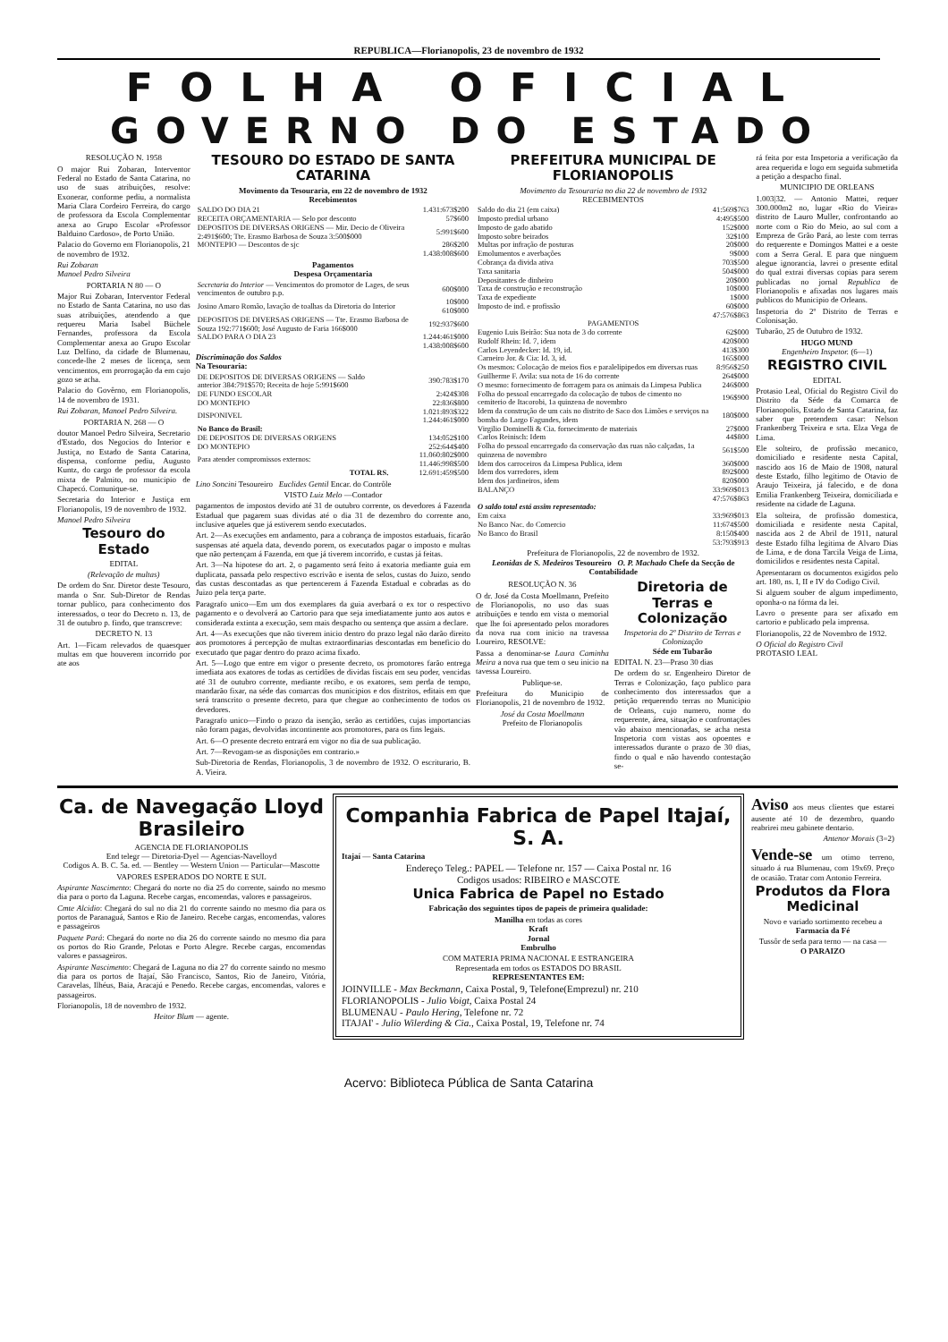REPUBLICA—Florianopolis, 23 de novembro de 1932
FOLHA OFICIAL
GOVERNO DO ESTADO
RESOLUÇÃO N. 1958
O major Rui Zobaran, Interventor Federal no Estado de Santa Catarina, no uso de suas atribuições, resolve: Exonerar, conforme pediu, a normalista Maria Clara Cordeiro Ferreira, do cargo de professora da Escola Complementar anexa ao Grupo Escolar «Professor Balduino Cardoso», de Porto União.
Palacio do Governo em Florianopolis, 21 de novembro de 1932.
Rui Zobaran
Manoel Pedro Silveira
PORTARIA N 80 — O
Major Rui Zobaran, Interventor Federal no Estado de Santa Catarina, no uso das suas atribuições, atendendo a que requereu Maria Isabel Büchele Fernandes, professora da Escola Complementar anexa ao Grupo Escolar Luz Delfino, da cidade de Blumenau, concede-lhe 2 meses de licença, sem vencimentos, em prorrogação da em cujo gozo se acha.
Palacio do Govêrno, em Florianopolis, 14 de novembro de 1931.
Rui Zobaran, Manoel Pedro Silveira.
PORTARIA N. 268 — O
doutor Manoel Pedro Silveira, Secretario d'Estado, dos Negocios do Interior e Justiça, no Estado de Santa Catarina, dispensa, conforme pediu, Augusto Kuntz, do cargo de professor da escola mixta de Palmito, no municipio de Chapecó. Comunique-se.
Secretaria do Interior e Justiça em Florianopolis, 19 de novembro de 1932.
Manoel Pedro Silveira
Tesouro do Estado
EDITAL
(Relevação de multas)
De ordem do Snr. Diretor deste Tesouro, manda o Snr. Sub-Diretor de Rendas tornar publico, para conhecimento dos interessados, o teor do Decreto n. 13, de 31 de outubro p. findo, que transcreve:
DECRETO N. 13
Art. 1—Ficam relevados de quaesquer multas em que houverem incorrido por ate aos
TESOURO DO ESTADO DE SANTA CATARINA
Movimento da Tesouraria, em 22 de novembro de 1932
Recebimentos
| SALDO DO DIA 21 | 1.431:673$200 |
| RECEITA ORÇAMENTARIA — Selo por desconto | 57$600 |
| DEPOSITOS DE DIVERSAS ORIGENS — Mir. Decio de Oliveira 2:491$600; Tte. Erasmo Barbosa de Souza 3:500$000 | 5:991$600 |
| MONTEPIO — Descontos de sjc | 286$200 |
| | 1.438:008$600 |
Pagamentos
Despesa Orçamentaria
| Secretaria do Interior — Vencimentos do promotor de Lages, de seus vencimentos de outubro p.p. | 600$000 |
| Josino Amaro Romão, lavação de toalhas da Diretoria do Interior | 10$000 610$000 |
| DEPOSITOS DE DIVERSAS ORIGENS — Tte. Erasmo Barbosa de Souza 192:771$600; José Augusto de Faria 166$000 | 192:937$600 |
| SALDO PARA O DIA 23 | 1.244:461$000 |
| | 1.438:008$600 |
Discriminação dos Saldos
Na Tesouraria:
| DE DEPOSITOS DE DIVERSAS ORIGENS — Saldo anterior 384:791$570; Receita de hoje 5:991$600 | 390:783$170 |
| DE FUNDO ESCOLAR | 2:424$308 |
| DO MONTEPIO | 22:836$800 |
| DISPONIVEL | 1.021:893$322 1.244:461$000 |
| No Banco do Brasil: | |
| DE DEPOSITOS DE DIVERSAS ORIGENS | 134:052$100 |
| DO MONTEPIO | 252:644$400 |
| Para atender compromissos externos: | 11.060:802$000 11.446:998$500 |
| TOTAL RS. | 12.691:459$500 |
Lino Soncini Tesoureiro Euclides Gentil Encar. do Contrôle
VISTO Luiz Melo —Contador
pagamentos de impostos devido até 31 de outubro corrente, os devedores á Fazenda Estadual que pagarem suas dividas até o dia 31 de dezembro do corrente ano, inclusive aqueles que já estiverem sendo executados.
Art. 2—As execuções em andamento, para a cobrança de impostos estaduais, ficarão suspensas até aquela data, devendo porem, os executados pagar o imposto e multas que não pertençam á Fazenda, em que já tiverem incorrido, e custas já feitas.
Art. 3—Na hipotese do art. 2, o pagamento será feito á exatoria mediante guia em duplicata, passada pelo respectivo escrivão e isenta de selos, custas do Juizo, sendo das custas descontadas as que pertencerem á Fazenda Estadual e cobradas as do Juizo pela terça parte.
Paragrafo unico—Em um dos exemplares da guia averbará o ex tor o respectivo pagamento e o devolverá ao Cartorio para que seja imediatamente junto aos autos e considerada extinta a execução, sem mais despacho ou sentença que assim a declare.
Art. 4—As execuções que não tiverem inicio dentro do prazo legal não darão direito aos promotores á percepção de multas extraordinarias descontadas em beneficio do executado que pagar dentro do prazo acima fixado.
Art. 5—Logo que entre em vigor o presente decreto, os promotores farão entrega imediata aos exatores de todas as certidões de dividas fiscais em seu poder, vencidas até 31 de outubro corrente, mediante recibo, e os exatores, sem perda de tempo, mandarão fixar, na séde das comarcas dos municipios e dos distritos, editais em que será transcrito o presente decreto, para que chegue ao conhecimento de todos os devedores.
Paragrafo unico—Findo o prazo da isenção, serão as certidões, cujas importancias não foram pagas, devolvidas incontinente aos promotores, para os fins legais.
Art. 6—O presente decreto entrará em vigor no dia de sua publicação.
Art. 7—Revogam-se as disposições em contrario.»
Sub-Diretoria de Rendas, Florianopolis, 3 de novembro de 1932. O escriturario, B. A. Vieira.
PREFEITURA MUNICIPAL DE FLORIANOPOLIS
Movimento da Tesouraria no dia 22 de novembro de 1932
RECEBIMENTOS
| Saldo do dia 21 (em caixa) | 41:569$763 |
| Imposto predial urbano | 4:495$500 |
| Imposto de gado abatido | 152$000 |
| Imposto sobre beirados | 32$100 |
| Multas por infração de posturas | 20$000 |
| Emolumentos e averbações | 9$000 |
| Cobrança da divida ativa | 703$500 |
| Taxa sanitaria | 504$000 |
| Depositantes de dinheiro | 20$000 |
| Taxa de construção e reconstrução | 10$000 |
| Taxa de expediente | 1$000 |
| Imposto de ind. e profissão | 60$000 |
| | 47:576$863 |
| PAGAMENTOS | |
| Eugenio Luis Beirão: Sua nota de 3 do corrente | 62$000 |
| Rudolf Rhein: Id. 7, idem | 420$000 |
| Carlos Leyendecker: Id. 19, id. | 413$300 |
| Carneiro Jor. & Cia: Id. 3, id. | 165$000 |
| Os mesmos: Colocação de meios fios e paralelipipedos em diversas ruas | 8:956$250 |
| Guilherme F. Avila: sua nota de 16 do corrente | 264$000 |
| O mesmo: fornecimento de forragem para os animais da Limpesa Publica | 246$000 |
| Folha do pessoal encarregado da colocação de tubos de cimento no cemiterio de Itacorobi, 1a quinzena de novembro | 196$900 |
| Idem da construção de um cais no distrito de Saco dos Limões e serviços na bomba do Largo Fagundes, idem | 180$000 |
| Virgilio Dominelli & Cia. fornecimento de materiais | 27$000 |
| Carlos Reinisch: Idem | 44$800 |
| Folha do pessoal encarregado da conservação das ruas não calçadas, 1a quinzena de novembro | 561$500 |
| Idem dos carroceiros da Limpesa Publica, idem | 360$000 |
| Idem dos varredores, idem | 892$000 |
| Idem dos jardineiros, idem | 820$000 |
| BALANÇO | 33:969$013 |
| | 47:576$863 |
| O saldo total está assim representado: | |
| Em caixa | 33:969$013 |
| No Banco Nac. do Comercio | 11:674$500 |
| No Banco do Brasil | 8:150$400 |
| | 53:793$913 |
Prefeitura de Florianopolis, 22 de novembro de 1932.
Leonidas de S. Medeiros Tesoureiro O. P. Machado Chefe da Secção de Contabilidade
RESOLUÇÃO N. 36
O dr. José da Costa Moellmann, Prefeito de Florianopolis, no uso das suas atribuições e tendo em vista o memorial que lhe foi apresentado pelos moradores da nova rua com inicio na travessa Loureiro, RESOLVE:
Passa a denominar-se Laura Caminha Meira a nova rua que tem o seu inicio na tavessa Loureiro.
Publique-se.
Prefeitura do Municipio de Florianopolis, 21 de novembro de 1932.
José da Costa Moellmann
Prefeito de Florianopolis
Diretoria de Terras e Colonização
Inspetoria do 2º Distrito de Terras e Colonização
Séde em Tubarão
EDITAL N. 23—Praso 30 dias
De ordem do sr. Engenheiro Diretor de Terras e Colonização, faço publico para conhecimento dos interessados que a petição requerendo terras no Municipio de Orleans, cujo numero, nome do requerente, área, situação e confrontações vão abaixo mencionadas, se acha nesta Inspetoria com vistas aos opoentes e interessados durante o prazo de 30 dias, findo o qual e não havendo contestação se-
rá feita por esta Inspetoria a verificação da area requerida e logo em seguida submetida a petição a despacho final.
MUNICIPIO DE ORLEANS
1.003|32. — Antonio Mattei, requer 300.000m2 no, lugar «Rio do Vieira» distrito de Lauro Muller, confrontando ao norte com o Rio do Meio, ao sul com a Empreza de Grão Pará, ao leste com terras do requerente e Domingos Mattei e a oeste com a Serra Geral. E para que ninguem alegue ignorancia, lavrei o presente edital do qual extrai diversas copias para serem publicadas no jornal Republica de Florianopolis e afixadas nos lugares mais publicos do Municipio de Orleans.
Inspetoria do 2º Distrito de Terras e Colonisação.
Tubarão, 25 de Outubro de 1932.
HUGO MUND
Engenheiro Inspetor. (6—1)
REGISTRO CIVIL
EDITAL
Protasio Leal, Oficial do Registro Civil do Distrito da Séde da Comarca de Florianopolis, Estado de Santa Catarina, faz saber que pretendem casar: Nelson Frankenberg Teixeira e srta. Elza Vega de Lima.
Ele solteiro, de profissão mecanico, domiciliado e residente nesta Capital, nascido aos 16 de Maio de 1908, natural deste Estado, filho legitimo de Otavio de Araujo Teixeira, já falecido, e de dona Emilia Frankenberg Teixeira, domiciliada e residente na cidade de Laguna.
Ela solteira, de profissão domestica, domiciliada e residente nesta Capital, nascida aos 2 de Abril de 1911, natural deste Estado filha legitima de Alvaro Dias de Lima, e de dona Tarcila Veiga de Lima, domicilidos e residentes nesta Capital.
Apresentaram os documentos exigidos pelo art. 180, ns. I, II e IV do Codigo Civil.
Si alguem souber de algum impedimento, oponha-o na fórma da lei.
Lavro o presente para ser afixado em cartorio e publicado pela imprensa.
Florianopolis, 22 de Novembro de 1932.
O Oficial do Registro Civil
PROTASIO LEAL
Ca. de Navegação Lloyd Brasileiro
AGENCIA DE FLORIANOPOLIS
End telegr — Diretoria-Dyel — Agencias-Navelloyd
Codigos A. B. C. 5a. ed. — Bentley — Western Union — Particular—Mascotte
VAPORES ESPERADOS DO NORTE E SUL
Aspirante Nascimento: Chegará do norte no dia 25 do corrente, saindo no mesmo dia para o porto da Laguna. Recebe cargas, encomendas, valores e passageiros.
Cmte Alcidio: Chegará do sul no dia 21 do corrente saindo no mesmo dia para os portos de Paranaguá, Santos e Rio de Janeiro. Recebe cargas, encomendas, valores e passageiros
Paquete Pará: Chegará do norte no dia 26 do corrente saindo no mesmo dia para os portos do Rio Grande, Pelotas e Porto Alegre. Recebe cargas, encomendas valores e passageiros.
Aspirante Nascimento: Chegará de Laguna no dia 27 do corrente saindo no mesmo dia para os portos de Itajaí, São Francisco, Santos, Rio de Janeiro, Vitória, Caravelas, Ilhéus, Baia, Aracajú e Penedo. Recebe cargas, encomendas, valores e passageiros.
Florianopolis, 18 de novembro de 1932.
Heitor Blum — agente.
Companhia Fabrica de Papel Itajaí, S. A.
Itajaí — Santa Catarina
Endereço Teleg.: PAPEL — Telefone nr. 157 — Caixa Postal nr. 16
Codigos usados: RIBEIRO e MASCOTE
Unica Fabrica de Papel no Estado
Fabricação dos seguintes tipos de papeis de primeira qualidade:
Manilha em todas as cores
Kraft
Jornal
Embrulho
COM MATERIA PRIMA NACIONAL E ESTRANGEIRA
Representada em todos os ESTADOS DO BRASIL
REPRESENTANTES EM:
JOINVILLE - Max Beckmann, Caixa Postal, 9, Telefone(Emprezul) nr. 210
FLORIANOPOLIS - Julio Voigt, Caixa Postal 24
BLUMENAU - Paulo Hering, Telefone nr. 72
ITAJAI' - Julio Wilerding & Cia., Caixa Postal, 19, Telefone nr. 74
Aviso aos meus clientes que estarei ausente até 10 de dezembro, quando reabrirei meu gabinete dentario.
Antenor Morais (3=2)
Vende-se um otimo terreno, situado á rua Blumenau, com 19x69. Preço de ocasião. Tratar com Antonio Ferreira.
Produtos da Flora Medicinal
Novo e variado sortimento recebeu a
Farmacia da Fé
Tussôr de seda para terno — na casa —
O PARAIZO
Acervo: Biblioteca Pública de Santa Catarina